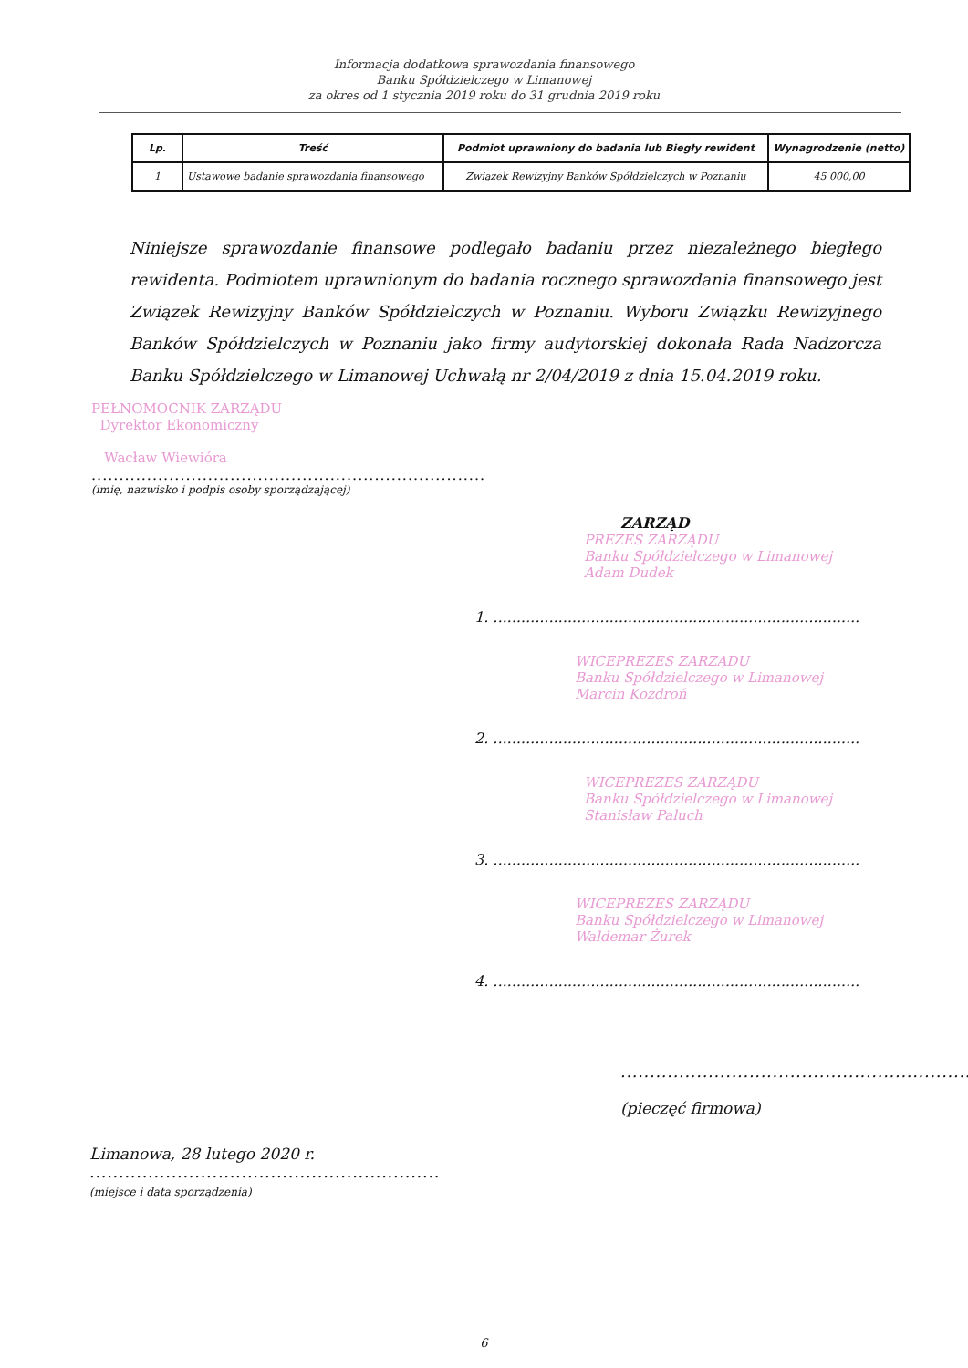Informacja dodatkowa sprawozdania finansowego
Banku Spółdzielczego w Limanowej
za okres od 1 stycznia 2019 roku do 31 grudnia 2019 roku
| Lp. | Treść | Podmiot uprawniony do badania lub Biegły rewident | Wynagrodzenie (netto) |
| --- | --- | --- | --- |
| 1 | Ustawowe badanie sprawozdania finansowego | Związek Rewizyjny Banków Spółdzielczych w Poznaniu | 45 000,00 |
Niniejsze sprawozdanie finansowe podlegało badaniu przez niezależnego biegłego rewidenta. Podmiotem uprawnionym do badania rocznego sprawozdania finansowego jest Związek Rewizyjny Banków Spółdzielczych w Poznaniu. Wyboru Związku Rewizyjnego Banków Spółdzielczych w Poznaniu jako firmy audytorskiej dokonała Rada Nadzorcza Banku Spółdzielczego w Limanowej Uchwałą nr 2/04/2019 z dnia 15.04.2019 roku.
PEŁNOMOCNIK ZARZĄDU
Dyrektor Ekonomiczny
Wacław Wiewióra
.......................................................................
(imię, nazwisko i podpis osoby sporządzającej)
ZARZĄD
PREZES ZARZĄDU
Banku Spółdzielczego w Limanowej
Adam Dudek
1. ...............................................................................
WICEPREZES ZARZĄDU
Banku Spółdzielczego w Limanowej
Marcin Kozdroń
2. ...............................................................................
WICEPREZES ZARZĄDU
Banku Spółdzielczego w Limanowej
Stanisław Paluch
3. ...............................................................................
WICEPREZES ZARZĄDU
Banku Spółdzielczego w Limanowej
Waldemar Żurek
4. ...............................................................................
.............................................................
(pieczęć firmowa)
Limanowa, 28 lutego 2020 r.
............................................................
(miejsce i data sporządzenia)
6